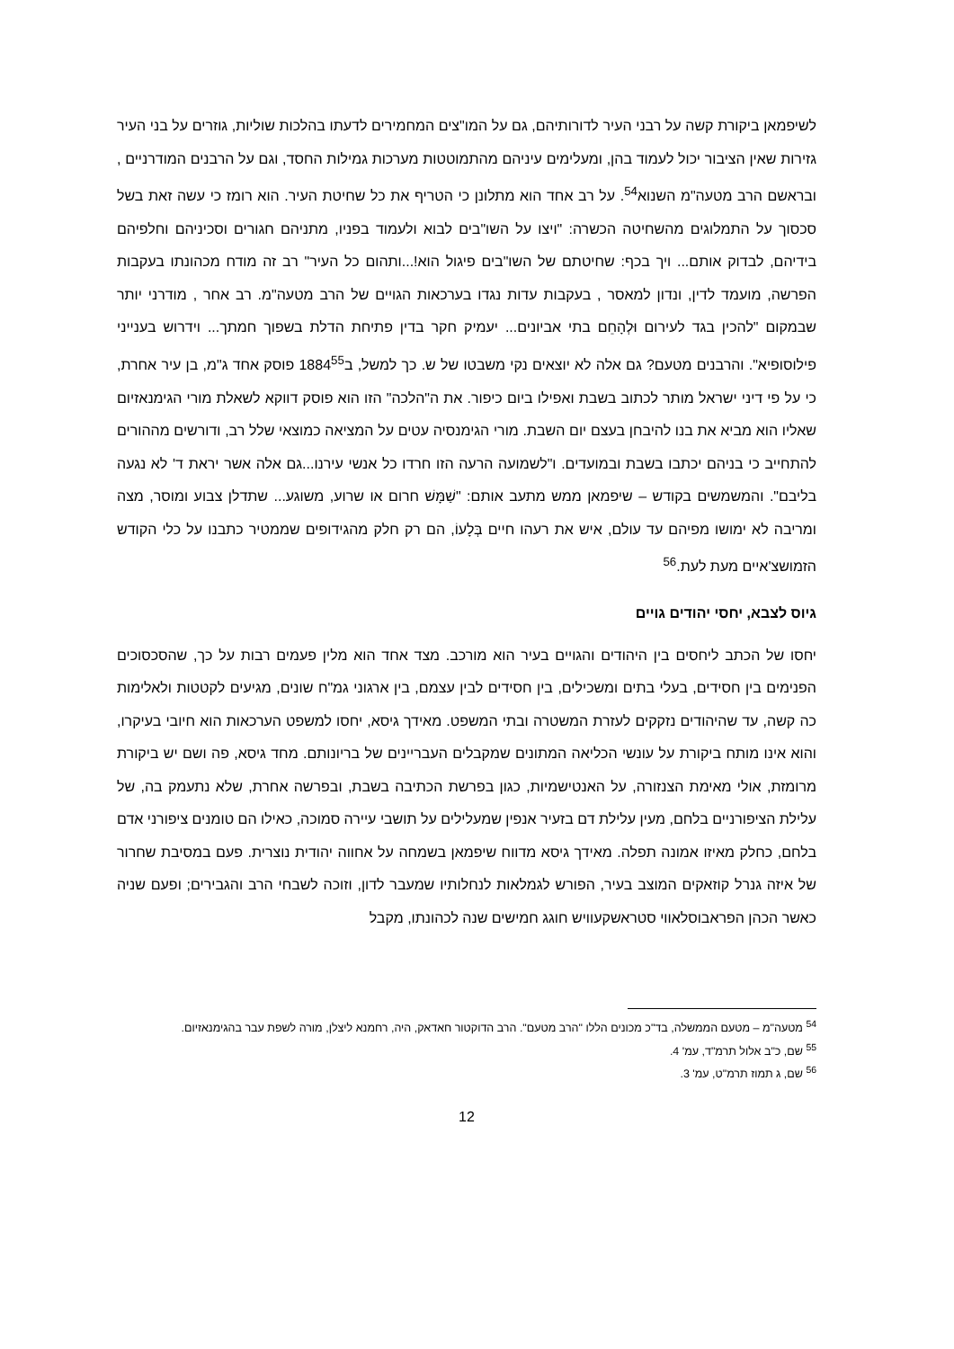לשיפמאן ביקורת קשה על רבני העיר לדורותיהם, גם על המו"צים המחמירים לדעתו בהלכות שוליות, גוזרים על בני העיר גזירות שאין הציבור יכול לעמוד בהן, ומעלימים עיניהם מהתמוטטות מערכות גמילות החסד, וגם על הרבנים המודרניים , ובראשם הרב מטעה"מ השנוא<sup>54</sup>. על רב אחד הוא מתלונן כי הטריף את כל שחיטת העיר. הוא רומז כי עשה זאת בשל סכסוך על התמלוגים מהשחיטה הכשרה: "ויצו על השו"בים לבוא ולעמוד בפניו, מתניהם חגורים וסכיניהם וחלפיהם בידיהם, לבדוק אותם... ויך בכף: שחיטתם של השו"בים פיגול הוא!...ותהום כל העיר" רב זה מודח מכהונתו בעקבות הפרשה, מועמד לדין, ונדון למאסר , בעקבות עדות נגדו בערכאות הגויים של הרב מטעה"מ. רב אחר , מודרני יותר שבמקום "להכין בגד לעירום וּלְהָחֵם בתי אביונים... יעמיק חקר בדין פתיחת הדלת בשפוך חמתך... וידרוש בענייני פילוסופיא". והרבנים מטעם? גם אלה לא יוצאים נקי משבטו של ש. כך למשל, ב1884<sup>55</sup> פוסק אחד ג"מ, בן עיר אחרת, כי על פי דיני ישראל מותר לכתוב בשבת ואפילו ביום כיפור. את ה"הלכה" הזו הוא פוסק דווקא לשאלת מורי הגימנאזיום שאליו הוא מביא את בנו להיבחן בעצם יום השבת. מורי הגימנסיה עטים על המציאה כמוצאי שלל רב, ודורשים מההורים להתחייב כי בניהם יכתבו בשבת ובמועדים. ו"לשמועה הרעה הזו חרדו כל אנשי עירנו...גם אלה אשר יראת ד' לא נגעה בליבם". והמשמשים בקודש – שיפמאן ממש מתעב אותם: "שַׁמָּשׁ חרום או שרוע, משוגע... שתדלן צבוע ומוסר, מצה ומריבה לא ימושו מפיהם עד עולם, איש את רעהו חיים בְּלָעוֹ, הם רק חלק מהגידופים שממטיר כתבנו על כלי הקודש הזמושצ'איים מעת לעת.<sup>56</sup>
גיוס לצבא, יחסי יהודים גויים
יחסו של הכתב ליחסים בין היהודים והגויים בעיר הוא מורכב. מצד אחד הוא מלין פעמים רבות על כך, שהסכסוכים הפנימים בין חסידים, בעלי בתים ומשכילים, בין חסידים לבין עצמם, בין ארגוני גמ"ח שונים, מגיעים לקטטות ולאלימות כה קשה, עד שהיהודים נזקקים לעזרת המשטרה ובתי המשפט. מאידך גיסא, יחסו למשפט הערכאות הוא חיובי בעיקרו, והוא אינו מותח ביקורת על עונשי הכליאה המתונים שמקבלים העבריינים של בריונותם. מחד גיסא, פה ושם יש ביקורת מרומזת, אולי מאימת הצנזורה, על האנטישמיות, כגון בפרשת הכתיבה בשבת, ובפרשה אחרת, שלא נתעמק בה, של עלילת הציפורניים בלחם, מעין עלילת דם בזעיר אנפין שמעלילים על תושבי עיירה סמוכה, כאילו הם טומנים ציפורני אדם בלחם, כחלק מאיזו אמונה תפלה. מאידך גיסא מדווח שיפמאן בשמחה על אחווה יהודית נוצרית. פעם במסיבת שחרור של איזה גנרל קוזאקים המוצב בעיר, הפורש לגמלאות לנחלותיו שמעבר לדון, וזוכה לשבחי הרב והגבירים; ופעם שניה כאשר הכהן הפראבוסלאווי סטראשקעוויש חוגג חמישים שנה לכהונתו, מקבל
<sup>54</sup> מטעה"מ – מטעם הממשלה, בד"כ מכונים הללו "הרב מטעם". הרב הדוקטור חאדאק, היה, רחמנא ליצלן, מורה לשפת עבר בהגימנאזיום.
<sup>55</sup> שם, כ"ב אלול תרמ"ד, עמ' 4.
<sup>56</sup> שם, ג תמוז תרמ"ט, עמ' 3.
12